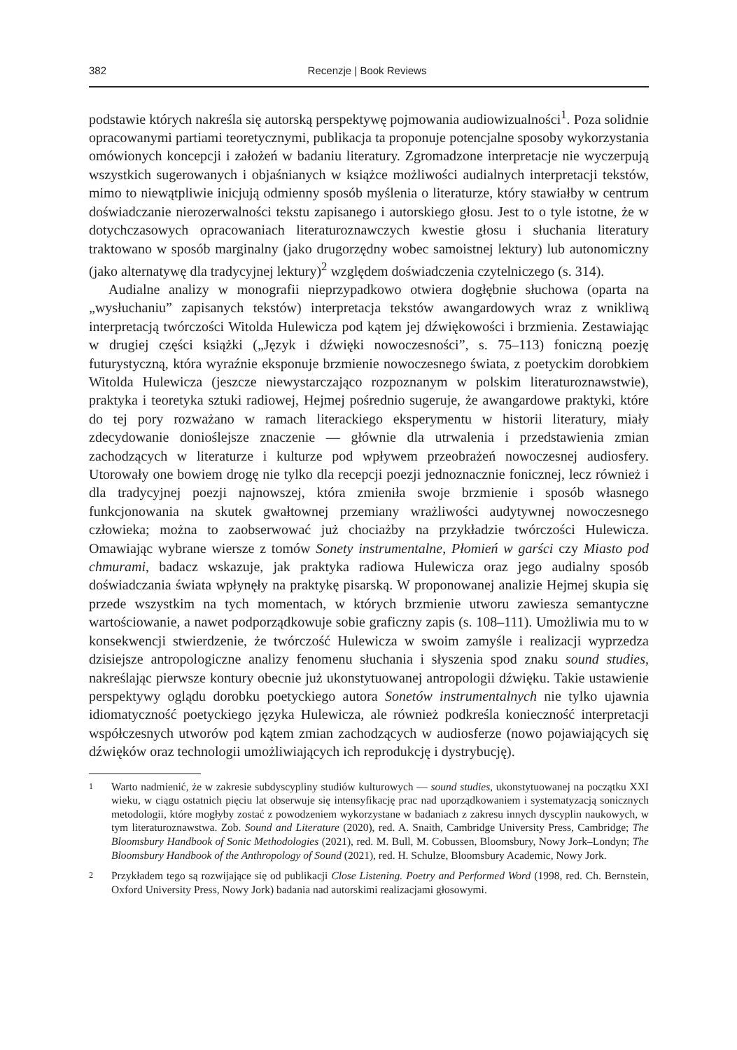382 Recenzje | Book Reviews
podstawie których nakreśla się autorską perspektywę pojmowania audiowizualności<sup>1</sup>. Poza solidnie opracowanymi partiami teoretycznymi, publikacja ta proponuje potencjalne sposoby wykorzystania omówionych koncepcji i założeń w badaniu literatury. Zgromadzone interpretacje nie wyczerpują wszystkich sugerowanych i objaśnianych w książce możliwości audialnych interpretacji tekstów, mimo to niewątpliwie inicjują odmienny sposób myślenia o literaturze, który stawiałby w centrum doświadczanie nierozerwalności tekstu zapisanego i autorskiego głosu. Jest to o tyle istotne, że w dotychczasowych opracowaniach literaturoznawczych kwestie głosu i słuchania literatury traktowano w sposób marginalny (jako drugorzędny wobec samoistnej lektury) lub autonomiczny (jako alternatywę dla tradycyjnej lektury)<sup>2</sup> względem doświadczenia czytelniczego (s. 314).
Audialne analizy w monografii nieprzypadkowo otwiera dogłębnie słuchowa (oparta na „wysłuchaniu” zapisanych tekstów) interpretacja tekstów awangardowych wraz z wnikliwą interpretacją twórczości Witolda Hulewicza pod kątem jej dźwiękowości i brzmienia. Zestawiając w drugiej części książki („Język i dźwięki nowoczesności”, s. 75–113) foniczną poezję futurystyczną, która wyraźnie eksponuje brzmienie nowoczesnego świata, z poetyckim dorobkiem Witolda Hulewicza (jeszcze niewystarczająco rozpoznanym w polskim literaturoznawstwie), praktyka i teoretyka sztuki radiowej, Hejmej pośrednio sugeruje, że awangardowe praktyki, które do tej pory rozważano w ramach literackiego eksperymentu w historii literatury, miały zdecydowanie donioślejsze znaczenie — głównie dla utrwalenia i przedstawienia zmian zachodzących w literaturze i kulturze pod wpływem przeobrażeń nowoczesnej audiosfery. Utorowały one bowiem drogę nie tylko dla recepcji poezji jednoznacznie fonicznej, lecz również i dla tradycyjnej poezji najnowszej, która zmieniła swoje brzmienie i sposób własnego funkcjonowania na skutek gwałtownej przemiany wrażliwości audytywnej nowoczesnego człowieka; można to zaobserwować już chociażby na przykładzie twórczości Hulewicza. Omawiając wybrane wiersze z tomów Sonety instrumentalne, Płomień w garści czy Miasto pod chmurami, badacz wskazuje, jak praktyka radiowa Hulewicza oraz jego audialny sposób doświadczania świata wpłynęły na praktykę pisarską. W proponowanej analizie Hejmej skupia się przede wszystkim na tych momentach, w których brzmienie utworu zawiesza semantyczne wartościowanie, a nawet podporządkowuje sobie graficzny zapis (s. 108–111). Umożliwia mu to w konsekwencji stwierdzenie, że twórczość Hulewicza w swoim zamyśle i realizacji wyprzedza dzisiejsze antropologiczne analizy fenomenu słuchania i słyszenia spod znaku sound studies, nakreślając pierwsze kontury obecnie już ukonstytuowanej antropologii dźwięku. Takie ustawienie perspektywy oglądu dorobku poetyckiego autora Sonetów instrumentalnych nie tylko ujawnia idiomatyczność poetyckiego języka Hulewicza, ale również podkreśla konieczność interpretacji współczesnych utworów pod kątem zmian zachodzących w audiosferze (nowo pojawiających się dźwięków oraz technologii umożliwiających ich reprodukcję i dystrybucję).
1
Warto nadmienić, że w zakresie subdyscypliny studiów kulturowych — sound studies, ukonstytuowanej na początku XXI wieku, w ciągu ostatnich pięciu lat obserwuje się intensyfikację prac nad uporządkowaniem i systematyzacją sonicznych metodologii, które mogłyby zostać z powodzeniem wykorzystane w badaniach z zakresu innych dyscyplin naukowych, w tym literaturoznawstwa. Zob. Sound and Literature (2020), red. A. Snaith, Cambridge University Press, Cambridge; The Bloomsbury Handbook of Sonic Methodologies (2021), red. M. Bull, M. Cobussen, Bloomsbury, Nowy Jork–Londyn; The Bloomsbury Handbook of the Anthropology of Sound (2021), red. H. Schulze, Bloomsbury Academic, Nowy Jork.
2
Przykładem tego są rozwijające się od publikacji Close Listening. Poetry and Performed Word (1998, red. Ch. Bernstein, Oxford University Press, Nowy Jork) badania nad autorskimi realizacjami głosowymi.